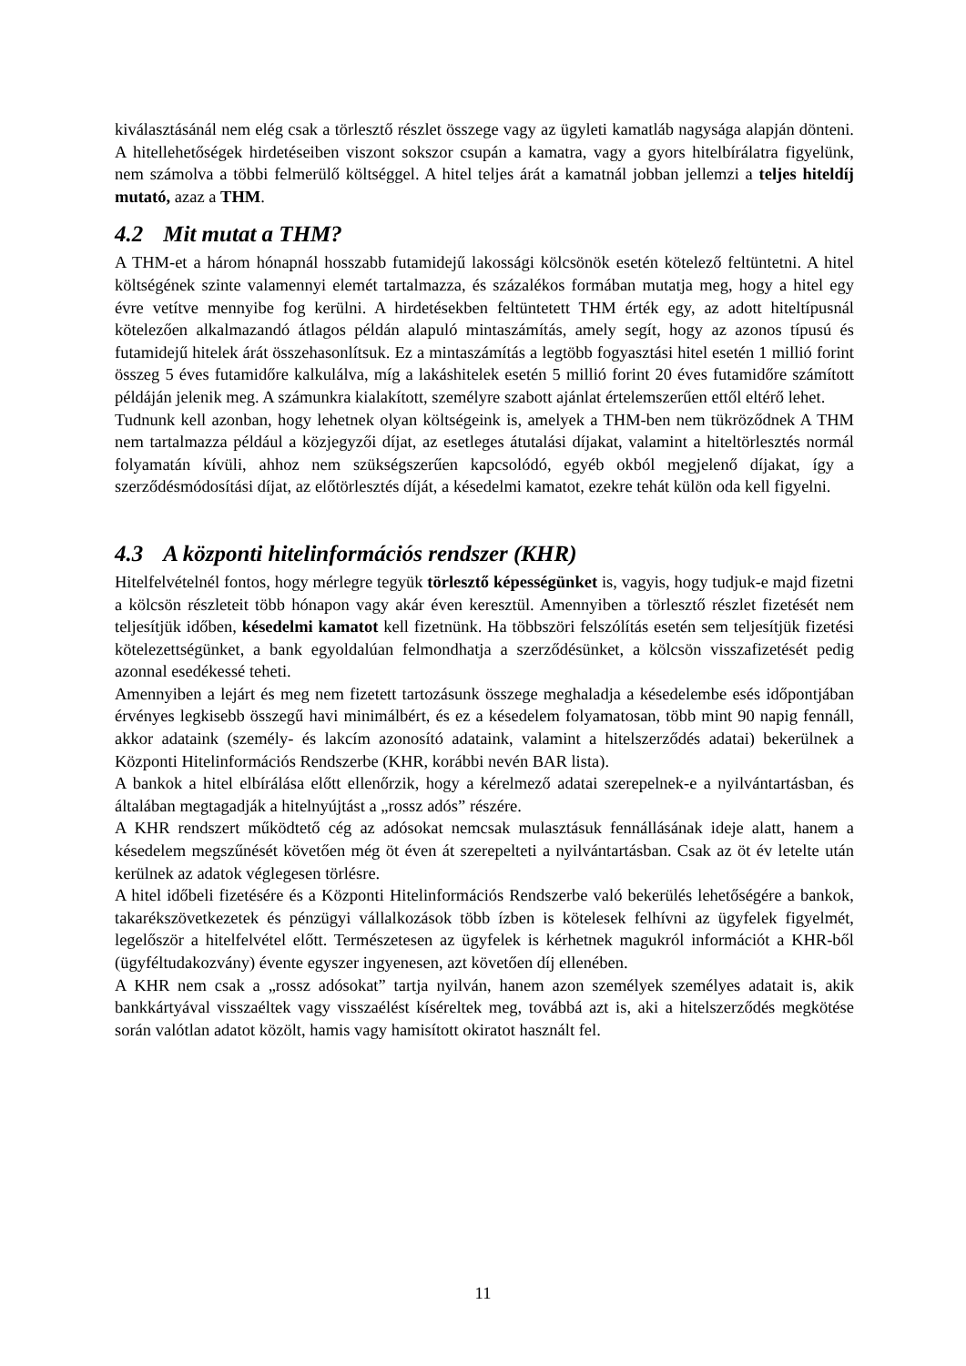kiválasztásánál nem elég csak a törlesztő részlet összege vagy az ügyleti kamatláb nagysága alapján dönteni. A hitellehetőségek hirdetéseiben viszont sokszor csupán a kamatra, vagy a gyors hitelbírálatra figyelünk, nem számolva a többi felmerülő költséggel. A hitel teljes árát a kamatnál jobban jellemzi a teljes hiteldíj mutató, azaz a THM.
4.2 Mit mutat a THM?
A THM-et a három hónapnál hosszabb futamidejű lakossági kölcsönök esetén kötelező feltüntetni. A hitel költségének szinte valamennyi elemét tartalmazza, és százalékos formában mutatja meg, hogy a hitel egy évre vetítve mennyibe fog kerülni. A hirdetésekben feltüntetett THM érték egy, az adott hiteltípusnál kötelezően alkalmazandó átlagos példán alapuló mintaszámítás, amely segít, hogy az azonos típusú és futamidejű hitelek árát összehasonlítsuk. Ez a mintaszámítás a legtöbb fogyasztási hitel esetén 1 millió forint összeg 5 éves futamidőre kalkulálva, míg a lakáshitelek esetén 5 millió forint 20 éves futamidőre számított példáján jelenik meg. A számunkra kialakított, személyre szabott ajánlat értelemszerűen ettől eltérő lehet.
Tudnunk kell azonban, hogy lehetnek olyan költségeink is, amelyek a THM-ben nem tükröződnek A THM nem tartalmazza például a közjegyzői díjat, az esetleges átutalási díjakat, valamint a hiteltörlesztés normál folyamatán kívüli, ahhoz nem szükségszerűen kapcsolódó, egyéb okból megjelenő díjakat, így a szerződésmódosítási díjat, az előtörlesztés díját, a késedelmi kamatot, ezekre tehát külön oda kell figyelni.
4.3 A központi hitelinformációs rendszer (KHR)
Hitelfelvételnél fontos, hogy mérlegre tegyük törlesztő képességünket is, vagyis, hogy tudjuk-e majd fizetni a kölcsön részleteit több hónapon vagy akár éven keresztül. Amennyiben a törlesztő részlet fizetését nem teljesítjük időben, késedelmi kamatot kell fizetnünk. Ha többszöri felszólítás esetén sem teljesítjük fizetési kötelezettségünket, a bank egyoldalúan felmondhatja a szerződésünket, a kölcsön visszafizetését pedig azonnal esedékessé teheti.
Amennyiben a lejárt és meg nem fizetett tartozásunk összege meghaladja a késedelembe esés időpontjában érvényes legkisebb összegű havi minimálbért, és ez a késedelem folyamatosan, több mint 90 napig fennáll, akkor adataink (személy- és lakcím azonosító adataink, valamint a hitelszerződés adatai) bekerülnek a Központi Hitelinformációs Rendszerbe (KHR, korábbi nevén BAR lista).
A bankok a hitel elbírálása előtt ellenőrzik, hogy a kérelmező adatai szerepelnek-e a nyilvántartásban, és általában megtagadják a hitelnyújtást a „rossz adós” részére.
A KHR rendszert működtető cég az adósokat nemcsak mulasztásuk fennállásának ideje alatt, hanem a késedelem megszűnését követően még öt éven át szerepelteti a nyilvántartásban. Csak az öt év letelte után kerülnek az adatok véglegesen törlésre.
A hitel időbeli fizetésére és a Központi Hitelinformációs Rendszerbe való bekerülés lehetőségére a bankok, takarékszövetkezetek és pénzügyi vállalkozások több ízben is kötelesek felhívni az ügyfelek figyelmét, legelőször a hitelfelvétel előtt. Természetesen az ügyfelek is kérhetnek magukról információt a KHR-ből (ügyféltudakozvány) évente egyszer ingyenesen, azt követően díj ellenében.
A KHR nem csak a „rossz adósokat” tartja nyilván, hanem azon személyek személyes adatait is, akik bankkártyával visszaéltek vagy visszaélést kíséreltek meg, továbbá azt is, aki a hitelszerződés megkötése során valótlan adatot közölt, hamis vagy hamisított okiratot használt fel.
11